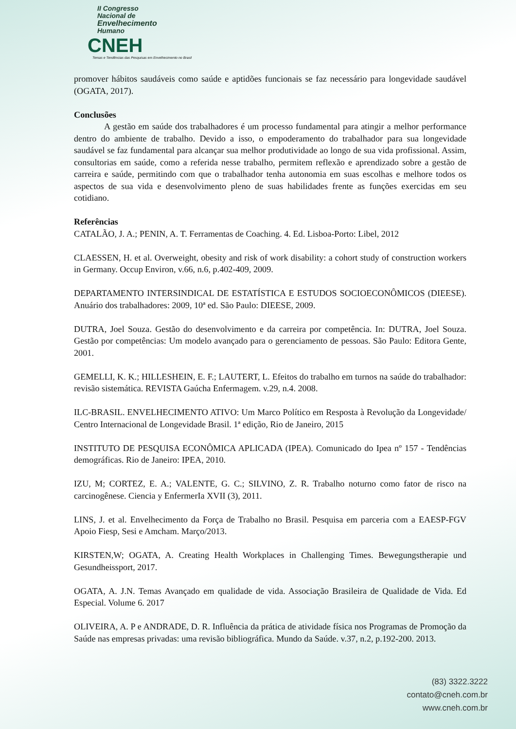II Congresso
Nacional de
Envelhecimento
Humano
CNEH
Temas e Tendências das Pesquisas em Envelhecimento no Brasil
promover hábitos saudáveis como saúde e aptidões funcionais se faz necessário para longevidade saudável (OGATA, 2017).
Conclusões
A gestão em saúde dos trabalhadores é um processo fundamental para atingir a melhor performance dentro do ambiente de trabalho. Devido a isso, o empoderamento do trabalhador para sua longevidade saudável se faz fundamental para alcançar sua melhor produtividade ao longo de sua vida profissional. Assim, consultorias em saúde, como a referida nesse trabalho, permitem reflexão e aprendizado sobre a gestão de carreira e saúde, permitindo com que o trabalhador tenha autonomia em suas escolhas e melhore todos os aspectos de sua vida e desenvolvimento pleno de suas habilidades frente as funções exercidas em seu cotidiano.
Referências
CATALÃO, J. A.; PENIN, A. T. Ferramentas de Coaching. 4. Ed. Lisboa-Porto: Libel, 2012
CLAESSEN, H. et al. Overweight, obesity and risk of work disability: a cohort study of construction workers in Germany. Occup Environ, v.66, n.6, p.402-409, 2009.
DEPARTAMENTO INTERSINDICAL DE ESTATÍSTICA E ESTUDOS SOCIOECONÔMICOS (DIEESE). Anuário dos trabalhadores: 2009, 10ª ed. São Paulo: DIEESE, 2009.
DUTRA, Joel Souza. Gestão do desenvolvimento e da carreira por competência. In: DUTRA, Joel Souza. Gestão por competências: Um modelo avançado para o gerenciamento de pessoas. São Paulo: Editora Gente, 2001.
GEMELLI, K. K.; HILLESHEIN, E. F.; LAUTERT, L. Efeitos do trabalho em turnos na saúde do trabalhador: revisão sistemática. REVISTA Gaúcha Enfermagem. v.29, n.4. 2008.
ILC-BRASIL. ENVELHECIMENTO ATIVO: Um Marco Político em Resposta à Revolução da Longevidade/ Centro Internacional de Longevidade Brasil. 1ª edição, Rio de Janeiro, 2015
INSTITUTO DE PESQUISA ECONÔMICA APLICADA (IPEA). Comunicado do Ipea nº 157 - Tendências demográficas. Rio de Janeiro: IPEA, 2010.
IZU, M; CORTEZ, E. A.; VALENTE, G. C.; SILVINO, Z. R. Trabalho noturno como fator de risco na carcinogênese. Ciencia y EnfermerIa XVII (3), 2011.
LINS, J. et al. Envelhecimento da Força de Trabalho no Brasil. Pesquisa em parceria com a EAESP-FGV Apoio Fiesp, Sesi e Amcham. Março/2013.
KIRSTEN,W; OGATA, A. Creating Health Workplaces in Challenging Times. Bewegungstherapie und Gesundheissport, 2017.
OGATA, A. J.N. Temas Avançado em qualidade de vida. Associação Brasileira de Qualidade de Vida. Ed Especial. Volume 6. 2017
OLIVEIRA, A. P e ANDRADE, D. R. Influência da prática de atividade física nos Programas de Promoção da Saúde nas empresas privadas: uma revisão bibliográfica. Mundo da Saúde. v.37, n.2, p.192-200. 2013.
(83) 3322.3222
contato@cneh.com.br
www.cneh.com.br